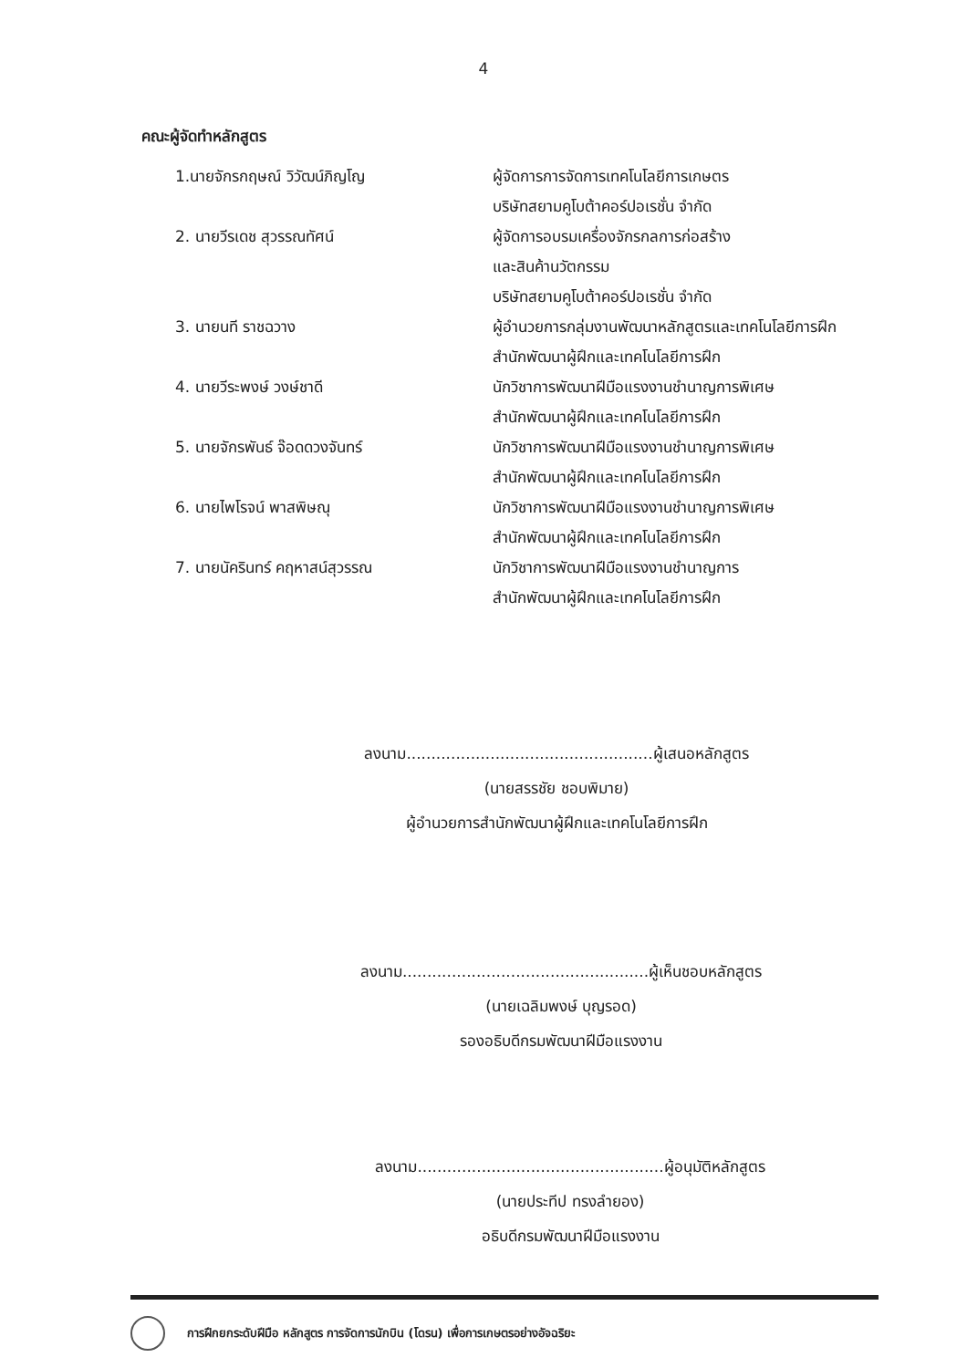4
คณะผู้จัดทำหลักสูตร
1.นายจักรกฤษณ์ วิวัฒน์ภิญโญ ผู้จัดการการจัดการเทคโนโลยีการเกษตร
บริษัทสยามคูโบต้าคอร์ปอเรชั่น จำกัด
2. นายวีรเดช สุวรรณทัศน์ ผู้จัดการอบรมเครื่องจักรกลการก่อสร้าง
และสินค้านวัตกรรม
บริษัทสยามคูโบต้าคอร์ปอเรชั่น จำกัด
3. นายนที ราชฉวาง ผู้อำนวยการกลุ่มงานพัฒนาหลักสูตรและเทคโนโลยีการฝึก
สำนักพัฒนาผู้ฝึกและเทคโนโลยีการฝึก
4. นายวีระพงษ์ วงษ์ชาดี นักวิชาการพัฒนาฝีมือแรงงานชำนาญการพิเศษ
สำนักพัฒนาผู้ฝึกและเทคโนโลยีการฝึก
5. นายจักรพันธ์ จ๊อดดวงจันทร์ นักวิชาการพัฒนาฝีมือแรงงานชำนาญการพิเศษ
สำนักพัฒนาผู้ฝึกและเทคโนโลยีการฝึก
6. นายไพโรจน์ พาสพิษณุ นักวิชาการพัฒนาฝีมือแรงงานชำนาญการพิเศษ
สำนักพัฒนาผู้ฝึกและเทคโนโลยีการฝึก
7. นายนัครินทร์ คฤหาสน์สุวรรณ นักวิชาการพัฒนาฝีมือแรงงานชำนาญการ
สำนักพัฒนาผู้ฝึกและเทคโนโลยีการฝึก
ลงนาม..................................................ผู้เสนอหลักสูตร
(นายสรรชัย ชอบพิมาย)
ผู้อำนวยการสำนักพัฒนาผู้ฝึกและเทคโนโลยีการฝึก
ลงนาม..................................................ผู้เห็นชอบหลักสูตร
(นายเฉลิมพงษ์ บุญรอด)
รองอธิบดีกรมพัฒนาฝีมือแรงงาน
ลงนาม..................................................ผู้อนุมัติหลักสูตร
(นายประทีป ทรงลำยอง)
อธิบดีกรมพัฒนาฝีมือแรงงาน
การฝึกยกระดับฝีมือ หลักสูตร การจัดการนักบิน (โดรน) เพื่อการเกษตรอย่างอัจฉริยะ